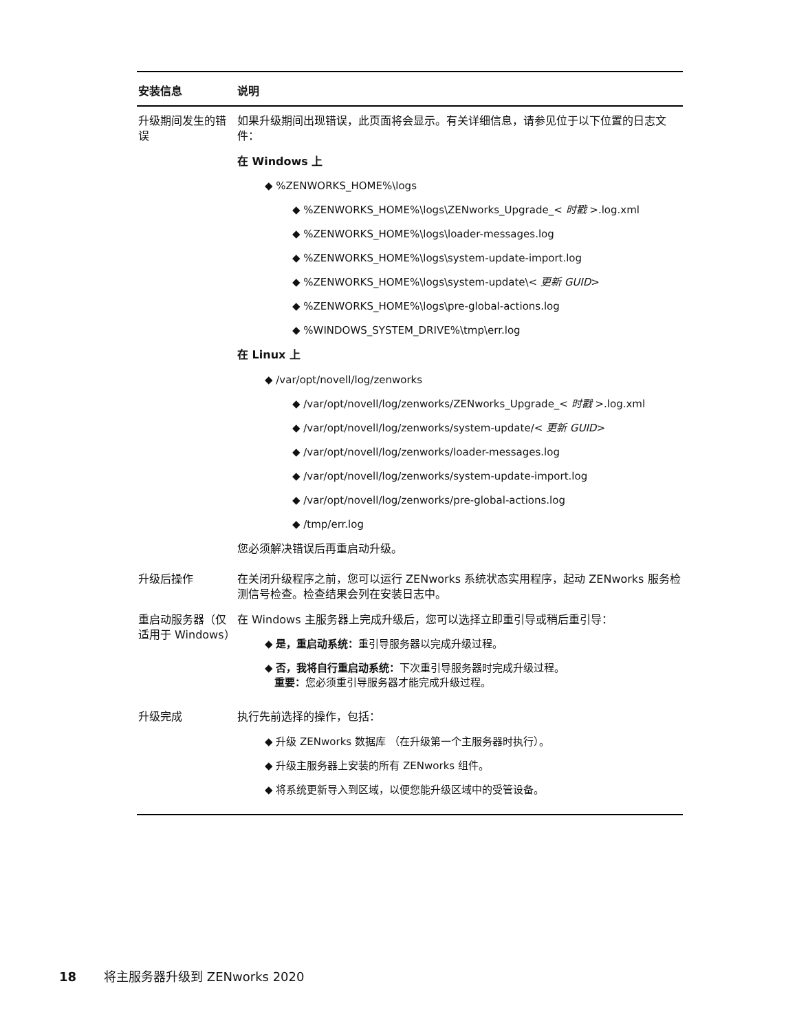| 安装信息 | 说明 |
| --- | --- |
| 升级期间发生的错误 | 如果升级期间出现错误，此页面将会显示。有关详细信息，请参见位于以下位置的日志文件： 在 Windows 上 ◆ %ZENWORKS_HOME%\logs ◆ %ZENWORKS_HOME%\logs\ZENworks_Upgrade_< 时戳 >.log.xml ◆ %ZENWORKS_HOME%\logs\loader-messages.log ◆ %ZENWORKS_HOME%\logs\system-update-import.log ◆ %ZENWORKS_HOME%\logs\system-update\< 更新 GUID > ◆ %ZENWORKS_HOME%\logs\pre-global-actions.log ◆ %WINDOWS_SYSTEM_DRIVE%\tmp\err.log 在 Linux 上 ◆ /var/opt/novell/log/zenworks ◆ /var/opt/novell/log/zenworks/ZENworks_Upgrade_< 时戳 >.log.xml ◆ /var/opt/novell/log/zenworks/system-update/< 更新 GUID > ◆ /var/opt/novell/log/zenworks/loader-messages.log ◆ /var/opt/novell/log/zenworks/system-update-import.log ◆ /var/opt/novell/log/zenworks/pre-global-actions.log ◆ /tmp/err.log 您必须解决错误后再重启动升级。 |
| 升级后操作 | 在关闭升级程序之前，您可以运行 ZENworks 系统状态实用程序，起动 ZENworks 服务检测信号检查。检查结果会列在安装日志中。 |
| 重启动服务器（仅适用于 Windows） | 在 Windows 主服务器上完成升级后，您可以选择立即重引导或稍后重引导： ◆ 是，重启动系统： 重引导服务器以完成升级过程。 ◆ 否，我将自行重启动系统： 下次重引导服务器时完成升级过程。 重要： 您必须重引导服务器才能完成升级过程。 |
| 升级完成 | 执行先前选择的操作，包括： ◆ 升级 ZENworks 数据库 （在升级第一个主服务器时执行）。 ◆ 升级主服务器上安装的所有 ZENworks 组件。 ◆ 将系统更新导入到区域，以便您能升级区域中的受管设备。 |
18 将主服务器升级到 ZENworks 2020